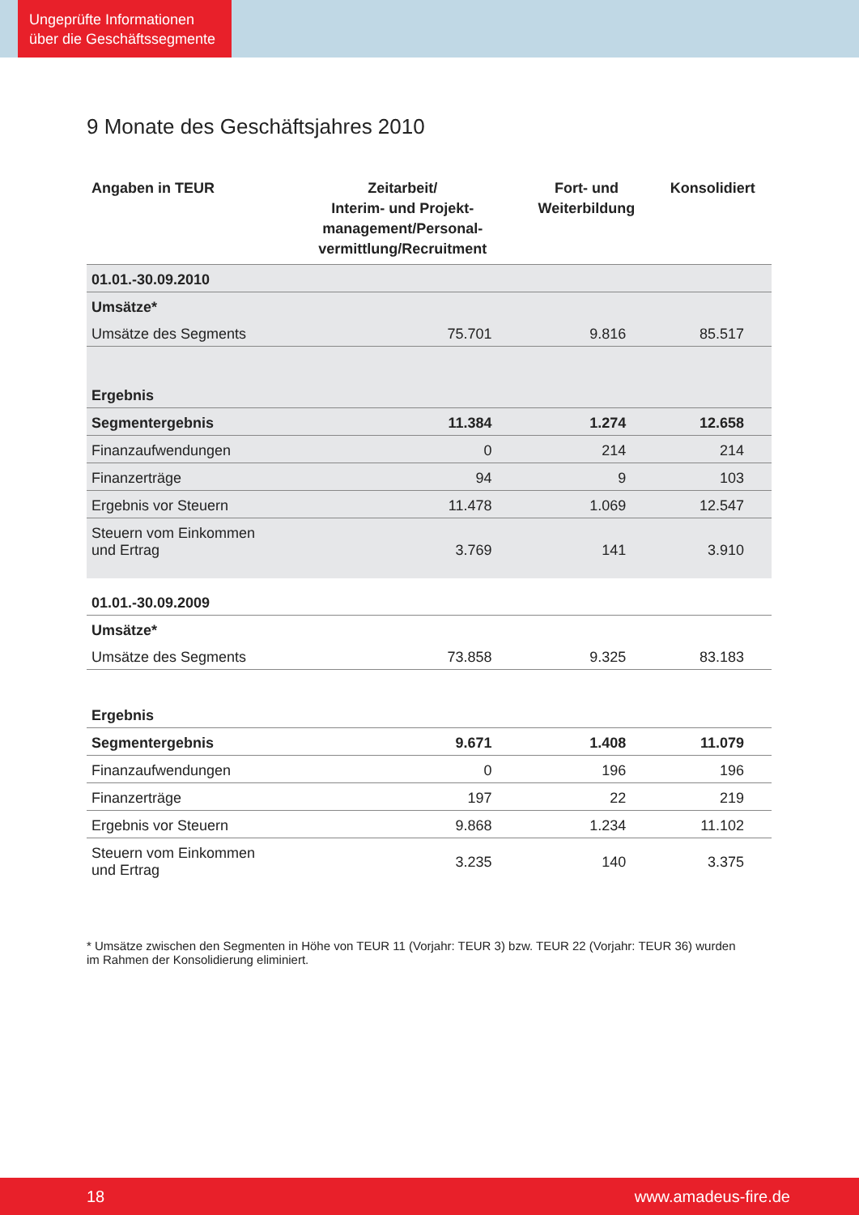Ungeprüfte Informationen über die Geschäftssegmente
9 Monate des Geschäftsjahres 2010
| Angaben in TEUR | Zeitarbeit/ Interim- und Projekt- management/Personal- vermittlung/Recruitment | Fort- und Weiterbildung | Konsolidiert |
| --- | --- | --- | --- |
| 01.01.-30.09.2010 | | | |
| Umsätze* | | | |
| Umsätze des Segments | 75.701 | 9.816 | 85.517 |
| Ergebnis | | | |
| Segmentergebnis | 11.384 | 1.274 | 12.658 |
| Finanzaufwendungen | 0 | 214 | 214 |
| Finanzerträge | 94 | 9 | 103 |
| Ergebnis vor Steuern | 11.478 | 1.069 | 12.547 |
| Steuern vom Einkommen und Ertrag | 3.769 | 141 | 3.910 |
| 01.01.-30.09.2009 | | | |
| Umsätze* | | | |
| Umsätze des Segments | 73.858 | 9.325 | 83.183 |
| Ergebnis | | | |
| Segmentergebnis | 9.671 | 1.408 | 11.079 |
| Finanzaufwendungen | 0 | 196 | 196 |
| Finanzerträge | 197 | 22 | 219 |
| Ergebnis vor Steuern | 9.868 | 1.234 | 11.102 |
| Steuern vom Einkommen und Ertrag | 3.235 | 140 | 3.375 |
* Umsätze zwischen den Segmenten in Höhe von TEUR 11 (Vorjahr: TEUR 3) bzw. TEUR 22 (Vorjahr: TEUR 36) wurden im Rahmen der Konsolidierung eliminiert.
18 www.amadeus-fire.de